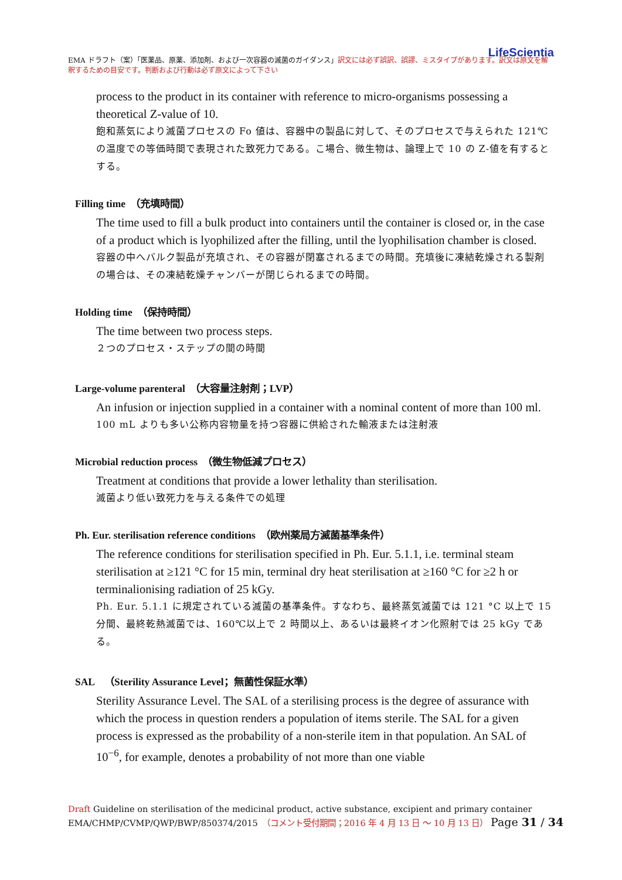LifeScientia
EMA ドラフト（案）「医薬品、原薬、添加剤、および一次容器の滅菌のガイダンス」訳文には必ず誤訳、誤謬、ミスタイプがあります。訳文は原文を解釈するための目安です。判断および行動は必ず原文によって下さい
process to the product in its container with reference to micro-organisms possessing a theoretical Z-value of 10.
飽和蒸気により滅菌プロセスの Fo 値は、容器中の製品に対して、そのプロセスで与えられた 121℃の温度での等価時間で表現された致死力である。こ場合、微生物は、論理上で 10 の Z-値を有するとする。
Filling time　（充填時間）
The time used to fill a bulk product into containers until the container is closed or, in the case of a product which is lyophilized after the filling, until the lyophilisation chamber is closed.
容器の中へバルク製品が充填され、その容器が閉塞されるまでの時間。充填後に凍結乾燥される製剤の場合は、その凍結乾燥チャンバーが閉じられるまでの時間。
Holding time　（保持時間）
The time between two process steps.
２つのプロセス・ステップの間の時間
Large-volume parenteral　（大容量注射剤；LVP）
An infusion or injection supplied in a container with a nominal content of more than 100 ml.
100 mL よりも多い公称内容物量を持つ容器に供給された輸液または注射液
Microbial reduction process　（微生物低減プロセス）
Treatment at conditions that provide a lower lethality than sterilisation.
滅菌より低い致死力を与える条件での処理
Ph. Eur. sterilisation reference conditions　（欧州薬局方滅菌基準条件）
The reference conditions for sterilisation specified in Ph. Eur. 5.1.1, i.e. terminal steam sterilisation at ≥121 °C for 15 min, terminal dry heat sterilisation at ≥160 °C for ≥2 h or terminalionising radiation of 25 kGy.
Ph. Eur. 5.1.1 に規定されている滅菌の基準条件。すなわち、最終蒸気滅菌では 121 °C 以上で 15 分間、最終乾熱滅菌では、160℃以上で 2 時間以上、あるいは最終イオン化照射では 25 kGy である。
SAL　（Sterility Assurance Level；無菌性保証水準）
Sterility Assurance Level. The SAL of a sterilising process is the degree of assurance with which the process in question renders a population of items sterile. The SAL for a given process is expressed as the probability of a non-sterile item in that population. An SAL of 10<sup>−6</sup>, for example, denotes a probability of not more than one viable
Draft Guideline on sterilisation of the medicinal product, active substance, excipient and primary container
EMA/CHMP/CVMP/QWP/BWP/850374/2015　（コメント受付期間；2016 年 4 月 13 日 ～ 10 月 13 日） Page 31 / 34